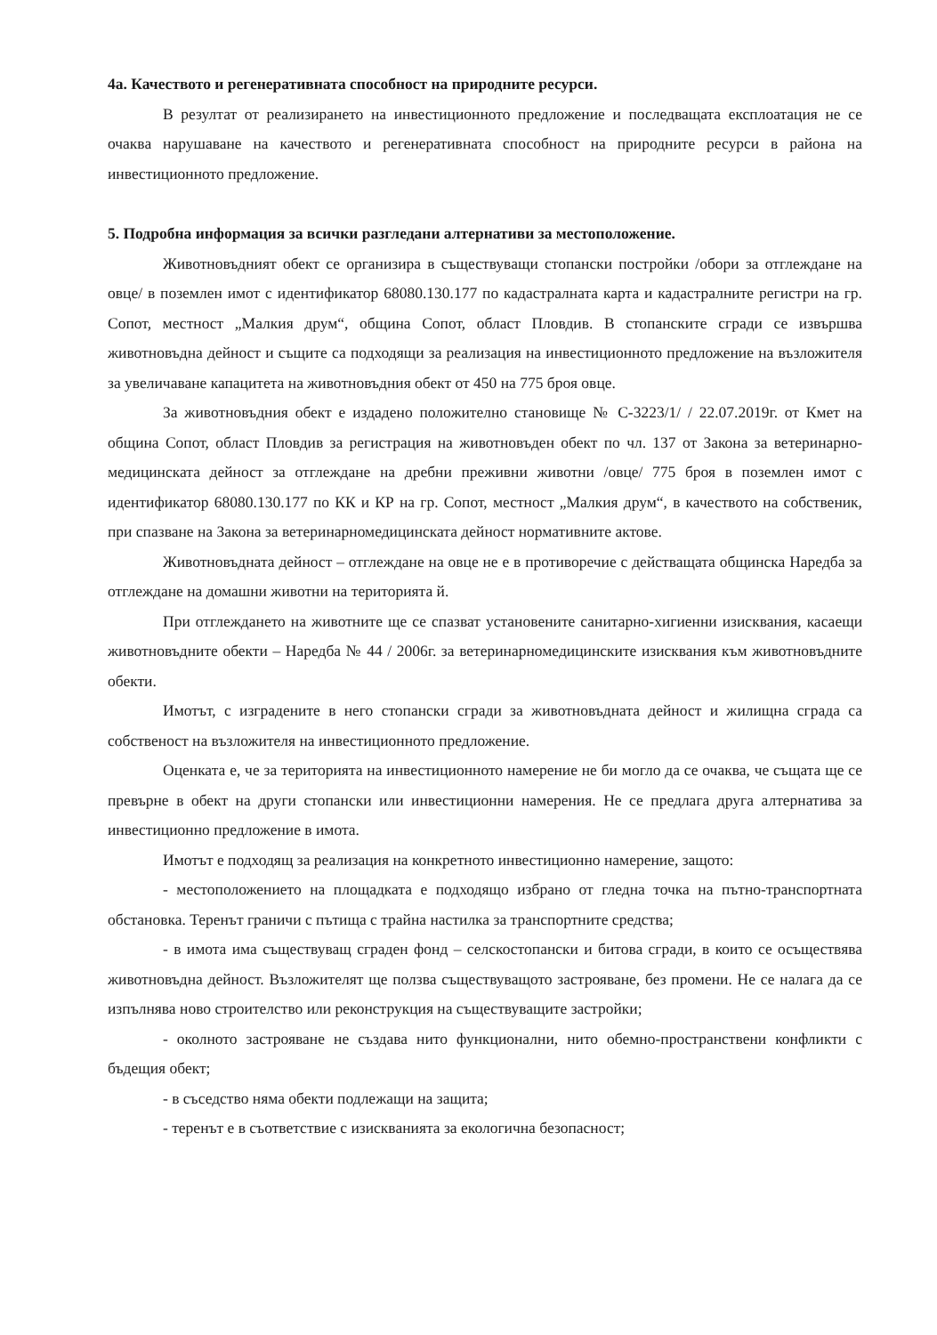4а. Качеството и регенеративната способност на природните ресурси.
В резултат от реализирането на инвестиционното предложение и последващата експлоатация не се очаква нарушаване на качеството и регенеративната способност на природните ресурси в района на инвестиционното предложение.
5. Подробна информация за всички разгледани алтернативи за местоположение.
Животновъдният обект се организира в съществуващи стопански постройки /обори за отглеждане на овце/ в поземлен имот с идентификатор 68080.130.177 по кадастралната карта и кадастралните регистри на гр. Сопот, местност „Малкия друм“, община Сопот, област Пловдив. В стопанските сгради се извършва животновъдна дейност и същите са подходящи за реализация на инвестиционното предложение на възложителя за увеличаване капацитета на животновъдния обект от 450 на 775 броя овце.
За животновъдния обект е издадено положително становище № С-3223/1/ / 22.07.2019г. от Кмет на община Сопот, област Пловдив за регистрация на животновъден обект по чл. 137 от Закона за ветеринарно-медицинската дейност за отглеждане на дребни преживни животни /овце/ 775 броя в поземлен имот с идентификатор 68080.130.177 по КК и КР на гр. Сопот, местност „Малкия друм“, в качеството на собственик, при спазване на Закона за ветеринарномедицинската дейност нормативните актове.
Животновъдната дейност – отглеждане на овце не е в противоречие с действащата общинска Наредба за отглеждане на домашни животни на територията й.
При отглеждането на животните ще се спазват установените санитарно-хигиенни изисквания, касаещи животновъдните обекти – Наредба № 44 / 2006г. за ветеринарномедицинските изисквания към животновъдните обекти.
Имотът, с изградените в него стопански сгради за животновъдната дейност и жилищна сграда са собственост на възложителя на инвестиционното предложение.
Оценката е, че за територията на инвестиционното намерение не би могло да се очаква, че същата ще се превърне в обект на други стопански или инвестиционни намерения. Не се предлага друга алтернатива за инвестиционно предложение в имота.
Имотът е подходящ за реализация на конкретното инвестиционно намерение, защото:
- местоположението на площадката е подходящо избрано от гледна точка на пътно-транспортната обстановка. Теренът граничи с пътища с трайна настилка за транспортните средства;
- в имота има съществуващ сграден фонд – селскостопански и битова сгради, в които се осъществява животновъдна дейност. Възложителят ще ползва съществуващото застрояване, без промени. Не се налага да се изпълнява ново строителство или реконструкция на съществуващите застройки;
- околното застрояване не създава нито функционални, нито обемно-пространствени конфликти с бъдещия обект;
- в съседство няма обекти подлежащи на защита;
- теренът е в съответствие с изискванията за екологична безопасност;